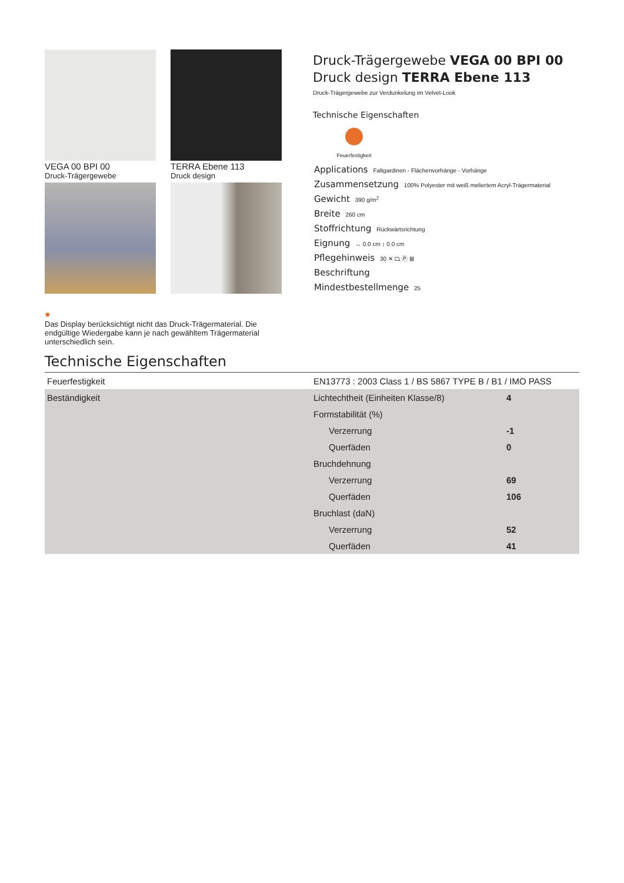VEGA 00 BPI 00
Druck-Trägergewebe
TERRA Ebene 113
Druck design
●
Das Display berücksichtigt nicht das Druck-Trägermaterial. Die endgültige Wiedergabe kann je nach gewähltem Trägermaterial unterschiedlich sein.
Druck-Trägergewebe VEGA 00 BPI 00
Druck design TERRA Ebene 113
Druck-Trägergewebe zur Verdunkelung im Velvet-Look
Technische Eigenschaften
Feuerfestigkeit
Applications Faltgardinen - Flächenvorhänge - Vorhänge
Zusammensetzung 100% Polyester mit weiß meliertem Acryl-Trägermaterial
Gewicht 390 g/m<sup>2</sup>
Breite 260 cm
Stoffrichtung Rückwärtsrichtung
Eignung ↔ 0.0 cm ↕ 0.0 cm
Pflegehinweis 30 ✕ ⏢ Ⓟ ⊠
Beschriftung
Mindestbestellmenge 25
Technische Eigenschaften
| Feuerfestigkeit | EN13773 : 2003 Class 1 / BS 5867 TYPE B / B1 / IMO PASS | |
| Beständigkeit | Lichtechtheit (Einheiten Klasse/8) | 4 |
| | Formstabilität (%) | |
| | Verzerrung | -1 |
| | Querfäden | 0 |
| | Bruchdehnung | |
| | Verzerrung | 69 |
| | Querfäden | 106 |
| | Bruchlast (daN) | |
| | Verzerrung | 52 |
| | Querfäden | 41 |